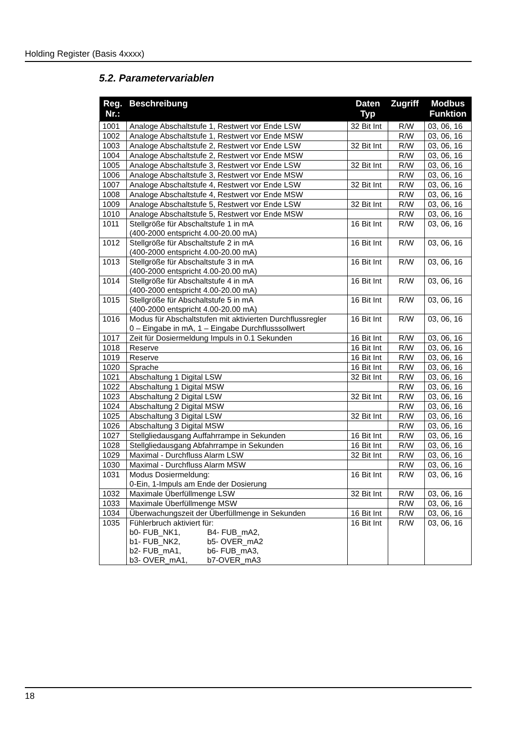Holding Register (Basis 4xxxx)
5.2. Parametervariablen
| Reg. Nr.: | Beschreibung | Daten Typ | Zugriff | Modbus Funktion |
| --- | --- | --- | --- | --- |
| 1001 | Analoge Abschaltstufe 1, Restwert vor Ende LSW | 32 Bit Int | R/W | 03, 06, 16 |
| 1002 | Analoge Abschaltstufe 1, Restwert vor Ende MSW | | R/W | 03, 06, 16 |
| 1003 | Analoge Abschaltstufe 2, Restwert vor Ende LSW | 32 Bit Int | R/W | 03, 06, 16 |
| 1004 | Analoge Abschaltstufe 2, Restwert vor Ende MSW | | R/W | 03, 06, 16 |
| 1005 | Analoge Abschaltstufe 3, Restwert vor Ende LSW | 32 Bit Int | R/W | 03, 06, 16 |
| 1006 | Analoge Abschaltstufe 3, Restwert vor Ende MSW | | R/W | 03, 06, 16 |
| 1007 | Analoge Abschaltstufe 4, Restwert vor Ende LSW | 32 Bit Int | R/W | 03, 06, 16 |
| 1008 | Analoge Abschaltstufe 4, Restwert vor Ende MSW | | R/W | 03, 06, 16 |
| 1009 | Analoge Abschaltstufe 5, Restwert vor Ende LSW | 32 Bit Int | R/W | 03, 06, 16 |
| 1010 | Analoge Abschaltstufe 5, Restwert vor Ende MSW | | R/W | 03, 06, 16 |
| 1011 | Stellgröße für Abschaltstufe 1 in mA (400-2000 entspricht 4.00-20.00 mA) | 16 Bit Int | R/W | 03, 06, 16 |
| 1012 | Stellgröße für Abschaltstufe 2 in mA (400-2000 entspricht 4.00-20.00 mA) | 16 Bit Int | R/W | 03, 06, 16 |
| 1013 | Stellgröße für Abschaltstufe 3 in mA (400-2000 entspricht 4.00-20.00 mA) | 16 Bit Int | R/W | 03, 06, 16 |
| 1014 | Stellgröße für Abschaltstufe 4 in mA (400-2000 entspricht 4.00-20.00 mA) | 16 Bit Int | R/W | 03, 06, 16 |
| 1015 | Stellgröße für Abschaltstufe 5 in mA (400-2000 entspricht 4.00-20.00 mA) | 16 Bit Int | R/W | 03, 06, 16 |
| 1016 | Modus für Abschaltstufen mit aktivierten Durchflussregler 0 – Eingabe in mA, 1 – Eingabe Durchflusssollwert | 16 Bit Int | R/W | 03, 06, 16 |
| 1017 | Zeit für Dosiermeldung Impuls in 0.1 Sekunden | 16 Bit Int | R/W | 03, 06, 16 |
| 1018 | Reserve | 16 Bit Int | R/W | 03, 06, 16 |
| 1019 | Reserve | 16 Bit Int | R/W | 03, 06, 16 |
| 1020 | Sprache | 16 Bit Int | R/W | 03, 06, 16 |
| 1021 | Abschaltung 1 Digital LSW | 32 Bit Int | R/W | 03, 06, 16 |
| 1022 | Abschaltung 1 Digital MSW | | R/W | 03, 06, 16 |
| 1023 | Abschaltung 2 Digital LSW | 32 Bit Int | R/W | 03, 06, 16 |
| 1024 | Abschaltung 2 Digital MSW | | R/W | 03, 06, 16 |
| 1025 | Abschaltung 3 Digital LSW | 32 Bit Int | R/W | 03, 06, 16 |
| 1026 | Abschaltung 3 Digital MSW | | R/W | 03, 06, 16 |
| 1027 | Stellgliedausgang Auffahrrampe in Sekunden | 16 Bit Int | R/W | 03, 06, 16 |
| 1028 | Stellgliedausgang Abfahrrampe in Sekunden | 16 Bit Int | R/W | 03, 06, 16 |
| 1029 | Maximal - Durchfluss Alarm LSW | 32 Bit Int | R/W | 03, 06, 16 |
| 1030 | Maximal - Durchfluss Alarm MSW | | R/W | 03, 06, 16 |
| 1031 | Modus Dosiermeldung: 0-Ein, 1-Impuls am Ende der Dosierung | 16 Bit Int | R/W | 03, 06, 16 |
| 1032 | Maximale Überfüllmenge LSW | 32 Bit Int | R/W | 03, 06, 16 |
| 1033 | Maximale Überfüllmenge MSW | | R/W | 03, 06, 16 |
| 1034 | Überwachungszeit der Überfüllmenge in Sekunden | 16 Bit Int | R/W | 03, 06, 16 |
| 1035 | Fühlerbruch aktiviert für: / b0- FUB_NK1, / B4- FUB_mA2, / / b1- FUB_NK2, / b5- OVER_mA2 / / b2- FUB_mA1, / b6- FUB_mA3, / / b3- OVER_mA1, / b7-OVER_mA3 / | 16 Bit Int | R/W | 03, 06, 16 |
18